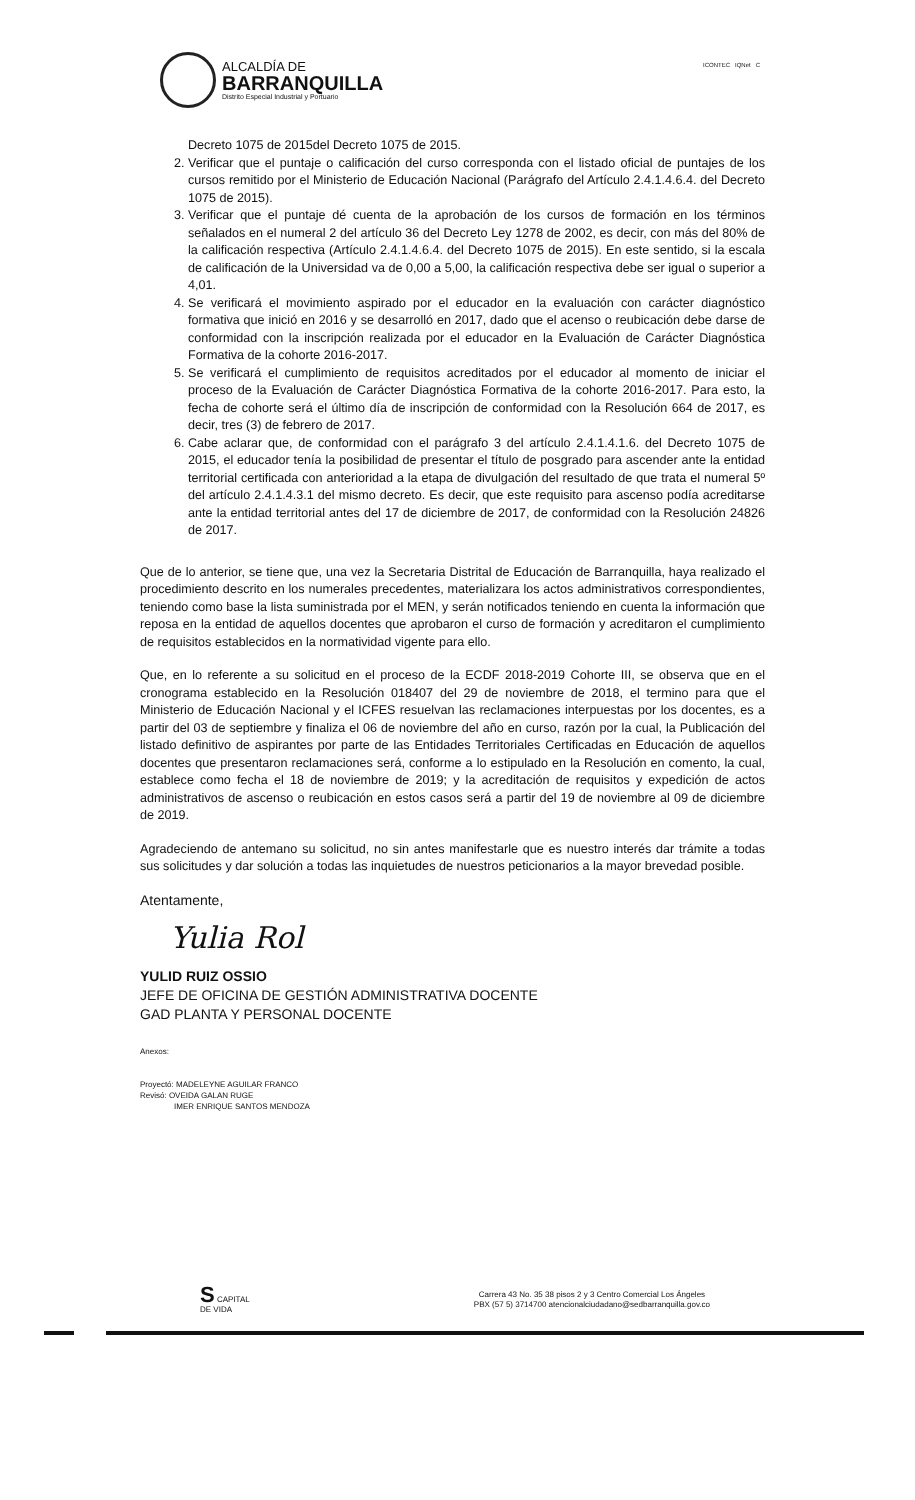ALCALDÍA DE
BARRANQUILLA
Distrito Especial Industrial y Portuario
ICONTEC IQNet C
Decreto 1075 de 2015del Decreto 1075 de 2015.
2. Verificar que el puntaje o calificación del curso corresponda con el listado oficial de puntajes de los cursos remitido por el Ministerio de Educación Nacional (Parágrafo del Artículo 2.4.1.4.6.4. del Decreto 1075 de 2015).
3. Verificar que el puntaje dé cuenta de la aprobación de los cursos de formación en los términos señalados en el numeral 2 del artículo 36 del Decreto Ley 1278 de 2002, es decir, con más del 80% de la calificación respectiva (Artículo 2.4.1.4.6.4. del Decreto 1075 de 2015). En este sentido, si la escala de calificación de la Universidad va de 0,00 a 5,00, la calificación respectiva debe ser igual o superior a 4,01.
4. Se verificará el movimiento aspirado por el educador en la evaluación con carácter diagnóstico formativa que inició en 2016 y se desarrolló en 2017, dado que el acenso o reubicación debe darse de conformidad con la inscripción realizada por el educador en la Evaluación de Carácter Diagnóstica Formativa de la cohorte 2016-2017.
5. Se verificará el cumplimiento de requisitos acreditados por el educador al momento de iniciar el proceso de la Evaluación de Carácter Diagnóstica Formativa de la cohorte 2016-2017. Para esto, la fecha de cohorte será el último día de inscripción de conformidad con la Resolución 664 de 2017, es decir, tres (3) de febrero de 2017.
6. Cabe aclarar que, de conformidad con el parágrafo 3 del artículo 2.4.1.4.1.6. del Decreto 1075 de 2015, el educador tenía la posibilidad de presentar el título de posgrado para ascender ante la entidad territorial certificada con anterioridad a la etapa de divulgación del resultado de que trata el numeral 5º del artículo 2.4.1.4.3.1 del mismo decreto. Es decir, que este requisito para ascenso podía acreditarse ante la entidad territorial antes del 17 de diciembre de 2017, de conformidad con la Resolución 24826 de 2017.
Que de lo anterior, se tiene que, una vez la Secretaria Distrital de Educación de Barranquilla, haya realizado el procedimiento descrito en los numerales precedentes, materializara los actos administrativos correspondientes, teniendo como base la lista suministrada por el MEN, y serán notificados teniendo en cuenta la información que reposa en la entidad de aquellos docentes que aprobaron el curso de formación y acreditaron el cumplimiento de requisitos establecidos en la normatividad vigente para ello.
Que, en lo referente a su solicitud en el proceso de la ECDF 2018-2019 Cohorte III, se observa que en el cronograma establecido en la Resolución 018407 del 29 de noviembre de 2018, el termino para que el Ministerio de Educación Nacional y el ICFES resuelvan las reclamaciones interpuestas por los docentes, es a partir del 03 de septiembre y finaliza el 06 de noviembre del año en curso, razón por la cual, la Publicación del listado definitivo de aspirantes por parte de las Entidades Territoriales Certificadas en Educación de aquellos docentes que presentaron reclamaciones será, conforme a lo estipulado en la Resolución en comento, la cual, establece como fecha el 18 de noviembre de 2019; y la acreditación de requisitos y expedición de actos administrativos de ascenso o reubicación en estos casos será a partir del 19 de noviembre al 09 de diciembre de 2019.
Agradeciendo de antemano su solicitud, no sin antes manifestarle que es nuestro interés dar trámite a todas sus solicitudes y dar solución a todas las inquietudes de nuestros peticionarios a la mayor brevedad posible.
Atentamente,
Yulia Rol
YULID RUIZ OSSIO
JEFE DE OFICINA DE GESTIÓN ADMINISTRATIVA DOCENTE
GAD PLANTA Y PERSONAL DOCENTE
Anexos:
Proyectó: MADELEYNE AGUILAR FRANCO
Revisó: OVEIDA GALAN RUGE
IMER ENRIQUE SANTOS MENDOZA
S CAPITAL
DE VIDA
Carrera 43 No. 35 38 pisos 2 y 3 Centro Comercial Los Ángeles
PBX (57 5) 3714700 atencionalciudadano@sedbarranquilla.gov.co